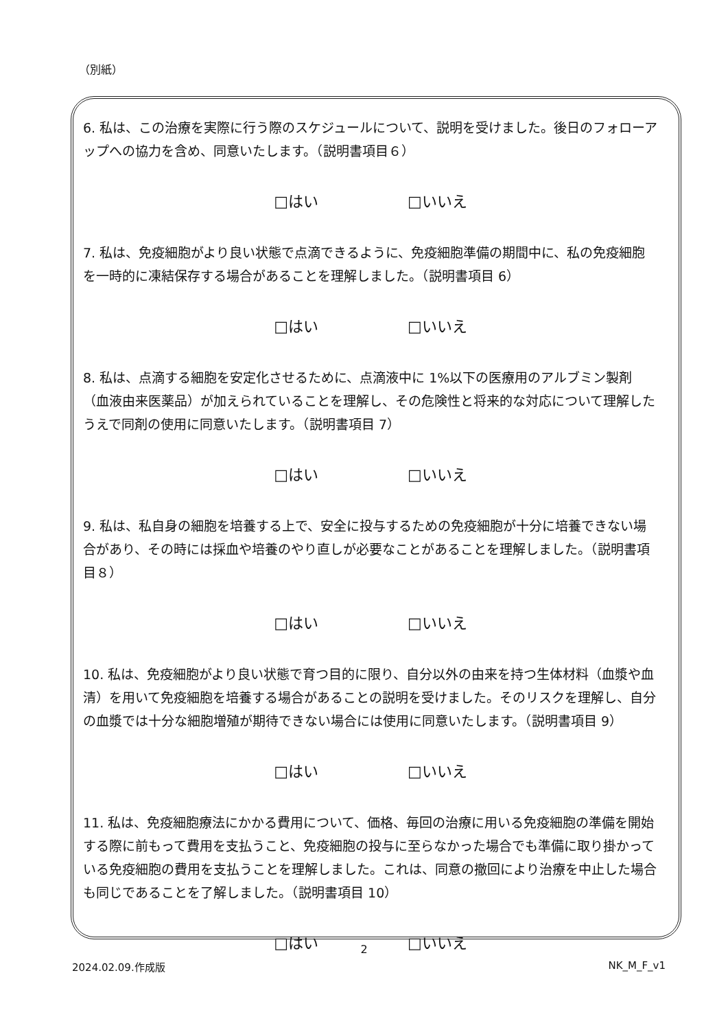（別紙）
6. 私は、この治療を実際に行う際のスケジュールについて、説明を受けました。後日のフォローアップへの協力を含め、同意いたします。（説明書項目６）
□はい □いいえ
7. 私は、免疫細胞がより良い状態で点滴できるように、免疫細胞準備の期間中に、私の免疫細胞を一時的に凍結保存する場合があることを理解しました。（説明書項目 6）
□はい □いいえ
8. 私は、点滴する細胞を安定化させるために、点滴液中に 1%以下の医療用のアルブミン製剤（血液由来医薬品）が加えられていることを理解し、その危険性と将来的な対応について理解したうえで同剤の使用に同意いたします。（説明書項目 7）
□はい □いいえ
9. 私は、私自身の細胞を培養する上で、安全に投与するための免疫細胞が十分に培養できない場合があり、その時には採血や培養のやり直しが必要なことがあることを理解しました。（説明書項目８）
□はい □いいえ
10. 私は、免疫細胞がより良い状態で育つ目的に限り、自分以外の由来を持つ生体材料（血漿や血清）を用いて免疫細胞を培養する場合があることの説明を受けました。そのリスクを理解し、自分の血漿では十分な細胞増殖が期待できない場合には使用に同意いたします。（説明書項目 9）
□はい □いいえ
11. 私は、免疫細胞療法にかかる費用について、価格、毎回の治療に用いる免疫細胞の準備を開始する際に前もって費用を支払うこと、免疫細胞の投与に至らなかった場合でも準備に取り掛かっている免疫細胞の費用を支払うことを理解しました。これは、同意の撤回により治療を中止した場合も同じであることを了解しました。（説明書項目 10）
□はい □いいえ
2
2024.02.09.作成版 NK_M_F_v1